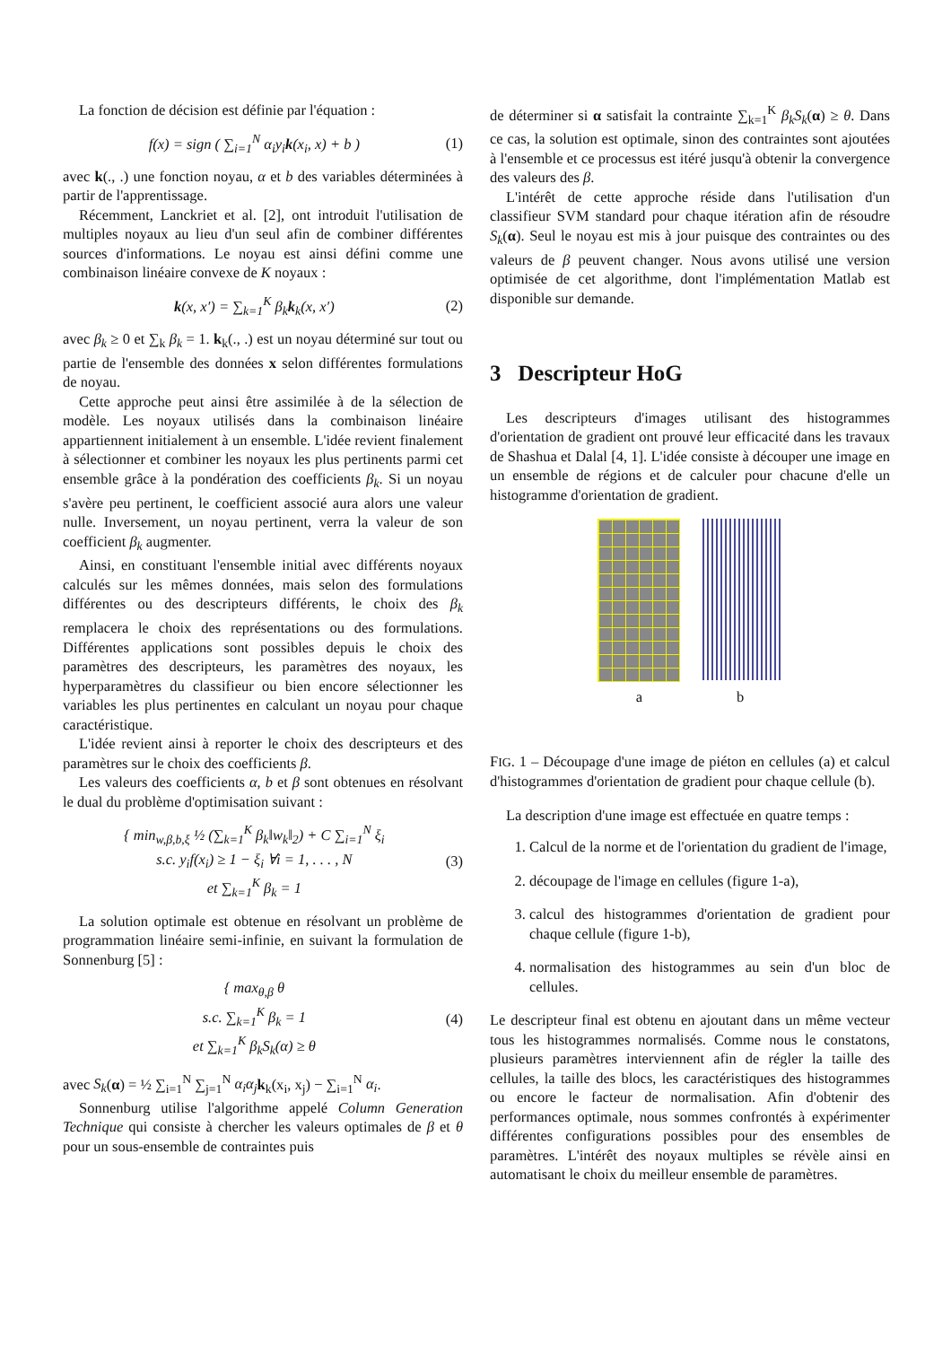La fonction de décision est définie par l'équation :
f(x) = sign ( ∑<sub>i=1</sub><sup>N</sup> α<sub>i</sub>y<sub>i</sub>k(x<sub>i</sub>, x) + b ) (1)
avec k(., .) une fonction noyau, α et b des variables déterminées à partir de l'apprentissage.
Récemment, Lanckriet et al. [2], ont introduit l'utilisation de multiples noyaux au lieu d'un seul afin de combiner différentes sources d'informations. Le noyau est ainsi défini comme une combinaison linéaire convexe de K noyaux :
k(x, x′) = ∑<sub>k=1</sub><sup>K</sup> β<sub>k</sub>k<sub>k</sub>(x, x′) (2)
avec β<sub>k</sub> ≥ 0 et ∑<sub>k</sub> β<sub>k</sub> = 1. k<sub>k</sub>(., .) est un noyau déterminé sur tout ou partie de l'ensemble des données x selon différentes formulations de noyau.
Cette approche peut ainsi être assimilée à de la sélection de modèle. Les noyaux utilisés dans la combinaison linéaire appartiennent initialement à un ensemble. L'idée revient finalement à sélectionner et combiner les noyaux les plus pertinents parmi cet ensemble grâce à la pondération des coefficients β<sub>k</sub>. Si un noyau s'avère peu pertinent, le coefficient associé aura alors une valeur nulle. Inversement, un noyau pertinent, verra la valeur de son coefficient β<sub>k</sub> augmenter.
Ainsi, en constituant l'ensemble initial avec différents noyaux calculés sur les mêmes données, mais selon des formulations différentes ou des descripteurs différents, le choix des β<sub>k</sub> remplacera le choix des représentations ou des formulations. Différentes applications sont possibles depuis le choix des paramètres des descripteurs, les paramètres des noyaux, les hyperparamètres du classifieur ou bien encore sélectionner les variables les plus pertinentes en calculant un noyau pour chaque caractéristique.
L'idée revient ainsi à reporter le choix des descripteurs et des paramètres sur le choix des coefficients β.
Les valeurs des coefficients α, b et β sont obtenues en résolvant le dual du problème d'optimisation suivant :
{ min<sub>w,β,b,ξ</sub> ½ (∑<sub>k=1</sub><sup>K</sup> β<sub>k</sub>‖w<sub>k</sub>‖<sub>2</sub>) + C ∑<sub>i=1</sub><sup>N</sup> ξ<sub>i</sub>
s.c. y<sub>i</sub>f(x<sub>i</sub>) ≥ 1 − ξ<sub>i</sub> ∀i = 1, . . . , N
et ∑<sub>k=1</sub><sup>K</sup> β<sub>k</sub> = 1 (3)
La solution optimale est obtenue en résolvant un problème de programmation linéaire semi-infinie, en suivant la formulation de Sonnenburg [5] :
{ max<sub>θ,β</sub> θ
s.c. ∑<sub>k=1</sub><sup>K</sup> β<sub>k</sub> = 1
et ∑<sub>k=1</sub><sup>K</sup> β<sub>k</sub>S<sub>k</sub>(α) ≥ θ (4)
avec S<sub>k</sub>(α) = ½ ∑<sub>i=1</sub><sup>N</sup> ∑<sub>j=1</sub><sup>N</sup> α<sub>i</sub>α<sub>j</sub> k<sub>k</sub>(x<sub>i</sub>, x<sub>j</sub>) − ∑<sub>i=1</sub><sup>N</sup> α<sub>i</sub>.
Sonnenburg utilise l'algorithme appelé Column Generation Technique qui consiste à chercher les valeurs optimales de β et θ pour un sous-ensemble de contraintes puis
de déterminer si α satisfait la contrainte ∑<sub>k=1</sub><sup>K</sup> β<sub>k</sub>S<sub>k</sub>(α) ≥ θ. Dans ce cas, la solution est optimale, sinon des contraintes sont ajoutées à l'ensemble et ce processus est itéré jusqu'à obtenir la convergence des valeurs des β.
L'intérêt de cette approche réside dans l'utilisation d'un classifieur SVM standard pour chaque itération afin de résoudre S<sub>k</sub>(α). Seul le noyau est mis à jour puisque des contraintes ou des valeurs de β peuvent changer. Nous avons utilisé une version optimisée de cet algorithme, dont l'implémentation Matlab est disponible sur demande.
3 Descripteur HoG
Les descripteurs d'images utilisant des histogrammes d'orientation de gradient ont prouvé leur efficacité dans les travaux de Shashua et Dalal [4, 1]. L'idée consiste à découper une image en un ensemble de régions et de calculer pour chacune d'elle un histogramme d'orientation de gradient.
a b
FIG. 1 – Découpage d'une image de piéton en cellules (a) et calcul d'histogrammes d'orientation de gradient pour chaque cellule (b).
La description d'une image est effectuée en quatre temps :
1. Calcul de la norme et de l'orientation du gradient de l'image,
2. découpage de l'image en cellules (figure 1-a),
3. calcul des histogrammes d'orientation de gradient pour chaque cellule (figure 1-b),
4. normalisation des histogrammes au sein d'un bloc de cellules.
Le descripteur final est obtenu en ajoutant dans un même vecteur tous les histogrammes normalisés. Comme nous le constatons, plusieurs paramètres interviennent afin de régler la taille des cellules, la taille des blocs, les caractéristiques des histogrammes ou encore le facteur de normalisation. Afin d'obtenir des performances optimale, nous sommes confrontés à expérimenter différentes configurations possibles pour des ensembles de paramètres. L'intérêt des noyaux multiples se révèle ainsi en automatisant le choix du meilleur ensemble de paramètres.